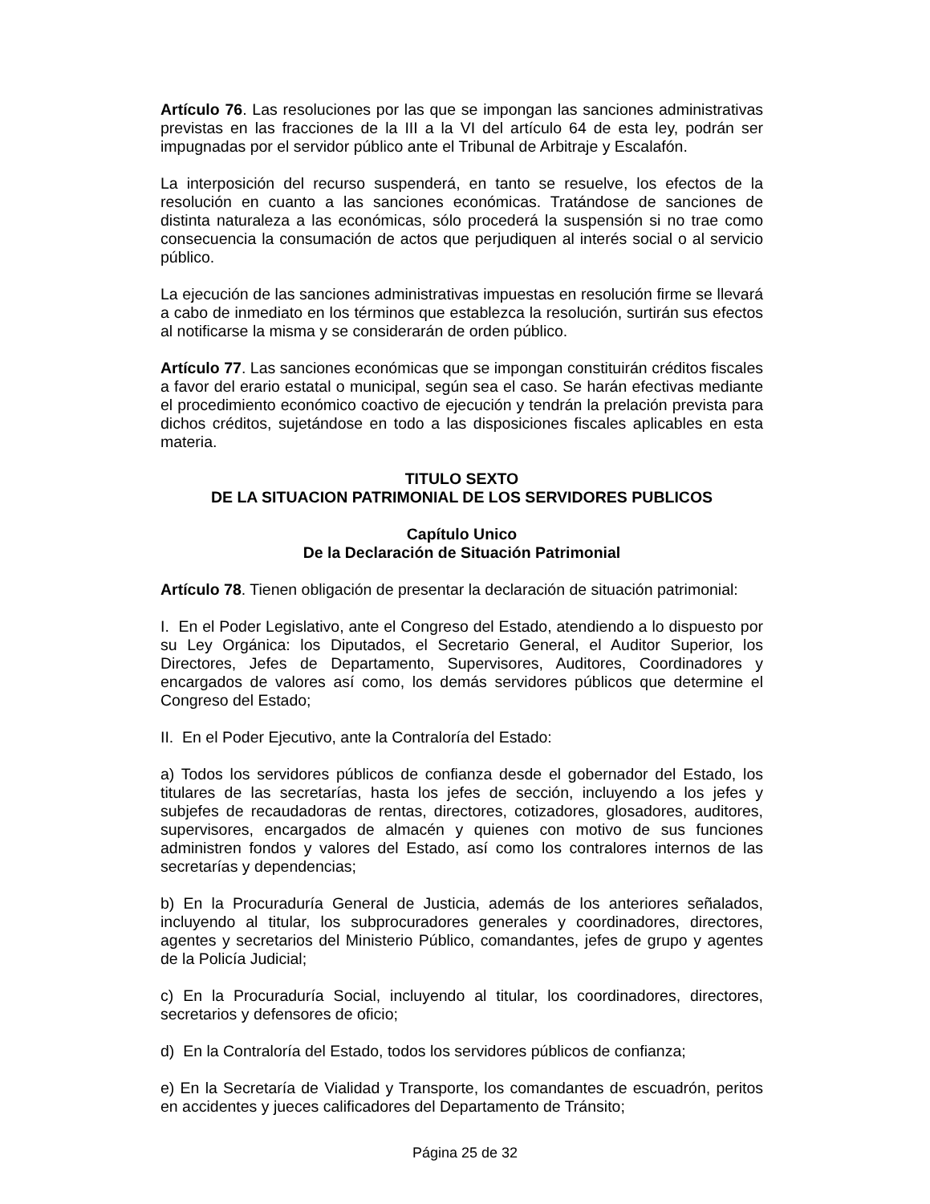Artículo 76. Las resoluciones por las que se impongan las sanciones administrativas previstas en las fracciones de la III a la VI del artículo 64 de esta ley, podrán ser impugnadas por el servidor público ante el Tribunal de Arbitraje y Escalafón.
La interposición del recurso suspenderá, en tanto se resuelve, los efectos de la resolución en cuanto a las sanciones económicas. Tratándose de sanciones de distinta naturaleza a las económicas, sólo procederá la suspensión si no trae como consecuencia la consumación de actos que perjudiquen al interés social o al servicio público.
La ejecución de las sanciones administrativas impuestas en resolución firme se llevará a cabo de inmediato en los términos que establezca la resolución, surtirán sus efectos al notificarse la misma y se considerarán de orden público.
Artículo 77. Las sanciones económicas que se impongan constituirán créditos fiscales a favor del erario estatal o municipal, según sea el caso. Se harán efectivas mediante el procedimiento económico coactivo de ejecución y tendrán la prelación prevista para dichos créditos, sujetándose en todo a las disposiciones fiscales aplicables en esta materia.
TITULO SEXTO
DE LA SITUACION PATRIMONIAL DE LOS SERVIDORES PUBLICOS
Capítulo Unico
De la Declaración de Situación Patrimonial
Artículo 78. Tienen obligación de presentar la declaración de situación patrimonial:
I. En el Poder Legislativo, ante el Congreso del Estado, atendiendo a lo dispuesto por su Ley Orgánica: los Diputados, el Secretario General, el Auditor Superior, los Directores, Jefes de Departamento, Supervisores, Auditores, Coordinadores y encargados de valores así como, los demás servidores públicos que determine el Congreso del Estado;
II. En el Poder Ejecutivo, ante la Contraloría del Estado:
a) Todos los servidores públicos de confianza desde el gobernador del Estado, los titulares de las secretarías, hasta los jefes de sección, incluyendo a los jefes y subjefes de recaudadoras de rentas, directores, cotizadores, glosadores, auditores, supervisores, encargados de almacén y quienes con motivo de sus funciones administren fondos y valores del Estado, así como los contralores internos de las secretarías y dependencias;
b) En la Procuraduría General de Justicia, además de los anteriores señalados, incluyendo al titular, los subprocuradores generales y coordinadores, directores, agentes y secretarios del Ministerio Público, comandantes, jefes de grupo y agentes de la Policía Judicial;
c) En la Procuraduría Social, incluyendo al titular, los coordinadores, directores, secretarios y defensores de oficio;
d) En la Contraloría del Estado, todos los servidores públicos de confianza;
e) En la Secretaría de Vialidad y Transporte, los comandantes de escuadrón, peritos en accidentes y jueces calificadores del Departamento de Tránsito;
Página 25 de 32